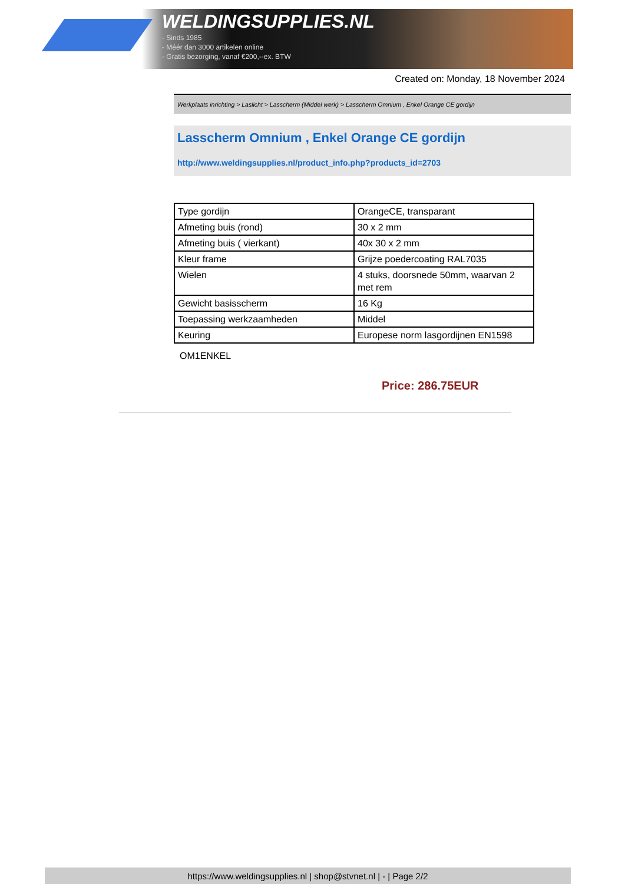WELDINGSUPPLIES.NL
- Sinds 1985
- Méér dan 3000 artikelen online
- Gratis bezorging, vanaf €200,--ex. BTW
Created on: Monday, 18 November 2024
Werkplaats inrichting > Laslicht > Lasscherm (Middel werk) > Lasscherm Omnium , Enkel Orange CE gordijn
Lasscherm Omnium , Enkel Orange CE gordijn
http://www.weldingsupplies.nl/product_info.php?products_id=2703
| Type gordijn | OrangeCE, transparant |
| Afmeting buis (rond) | 30 x 2 mm |
| Afmeting buis ( vierkant) | 40x 30 x 2 mm |
| Kleur frame | Grijze poedercoating RAL7035 |
| Wielen | 4 stuks, doorsnede 50mm, waarvan 2 met rem |
| Gewicht basisscherm | 16 Kg |
| Toepassing werkzaamheden | Middel |
| Keuring | Europese norm lasgordijnen EN1598 |
OM1ENKEL
Price: 286.75EUR
https://www.weldingsupplies.nl | shop@stvnet.nl | - | Page 2/2